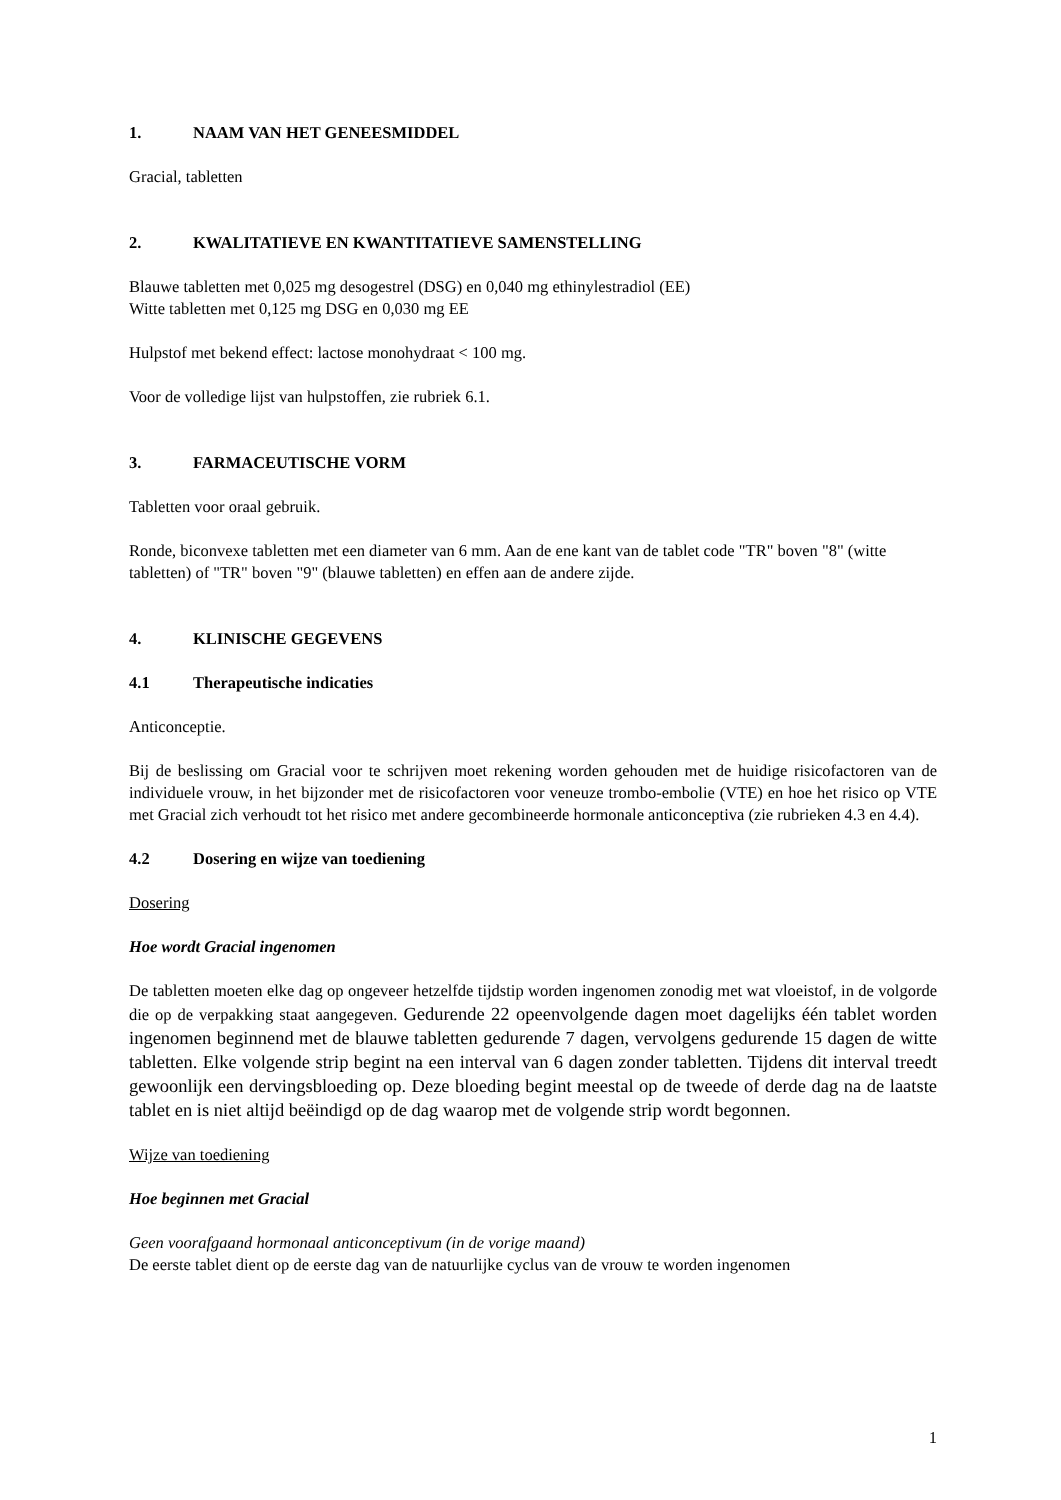1. NAAM VAN HET GENEESMIDDEL
Gracial, tabletten
2. KWALITATIEVE EN KWANTITATIEVE SAMENSTELLING
Blauwe tabletten met 0,025 mg desogestrel (DSG) en 0,040 mg ethinylestradiol (EE)
Witte tabletten met 0,125 mg DSG en 0,030 mg EE
Hulpstof met bekend effect: lactose monohydraat < 100 mg.
Voor de volledige lijst van hulpstoffen, zie rubriek 6.1.
3. FARMACEUTISCHE VORM
Tabletten voor oraal gebruik.
Ronde, biconvexe tabletten met een diameter van 6 mm. Aan de ene kant van de tablet code "TR" boven "8" (witte tabletten) of "TR" boven "9" (blauwe tabletten) en effen aan de andere zijde.
4. KLINISCHE GEGEVENS
4.1 Therapeutische indicaties
Anticonceptie.
Bij de beslissing om Gracial voor te schrijven moet rekening worden gehouden met de huidige risicofactoren van de individuele vrouw, in het bijzonder met de risicofactoren voor veneuze trombo-embolie (VTE) en hoe het risico op VTE met Gracial zich verhoudt tot het risico met andere gecombineerde hormonale anticonceptiva (zie rubrieken 4.3 en 4.4).
4.2 Dosering en wijze van toediening
Dosering
Hoe wordt Gracial ingenomen
De tabletten moeten elke dag op ongeveer hetzelfde tijdstip worden ingenomen zonodig met wat vloeistof, in de volgorde die op de verpakking staat aangegeven. Gedurende 22 opeenvolgende dagen moet dagelijks één tablet worden ingenomen beginnend met de blauwe tabletten gedurende 7 dagen, vervolgens gedurende 15 dagen de witte tabletten. Elke volgende strip begint na een interval van 6 dagen zonder tabletten. Tijdens dit interval treedt gewoonlijk een dervingsbloeding op. Deze bloeding begint meestal op de tweede of derde dag na de laatste tablet en is niet altijd beëindigd op de dag waarop met de volgende strip wordt begonnen.
Wijze van toediening
Hoe beginnen met Gracial
Geen voorafgaand hormonaal anticonceptivum (in de vorige maand)
De eerste tablet dient op de eerste dag van de natuurlijke cyclus van de vrouw te worden ingenomen
1